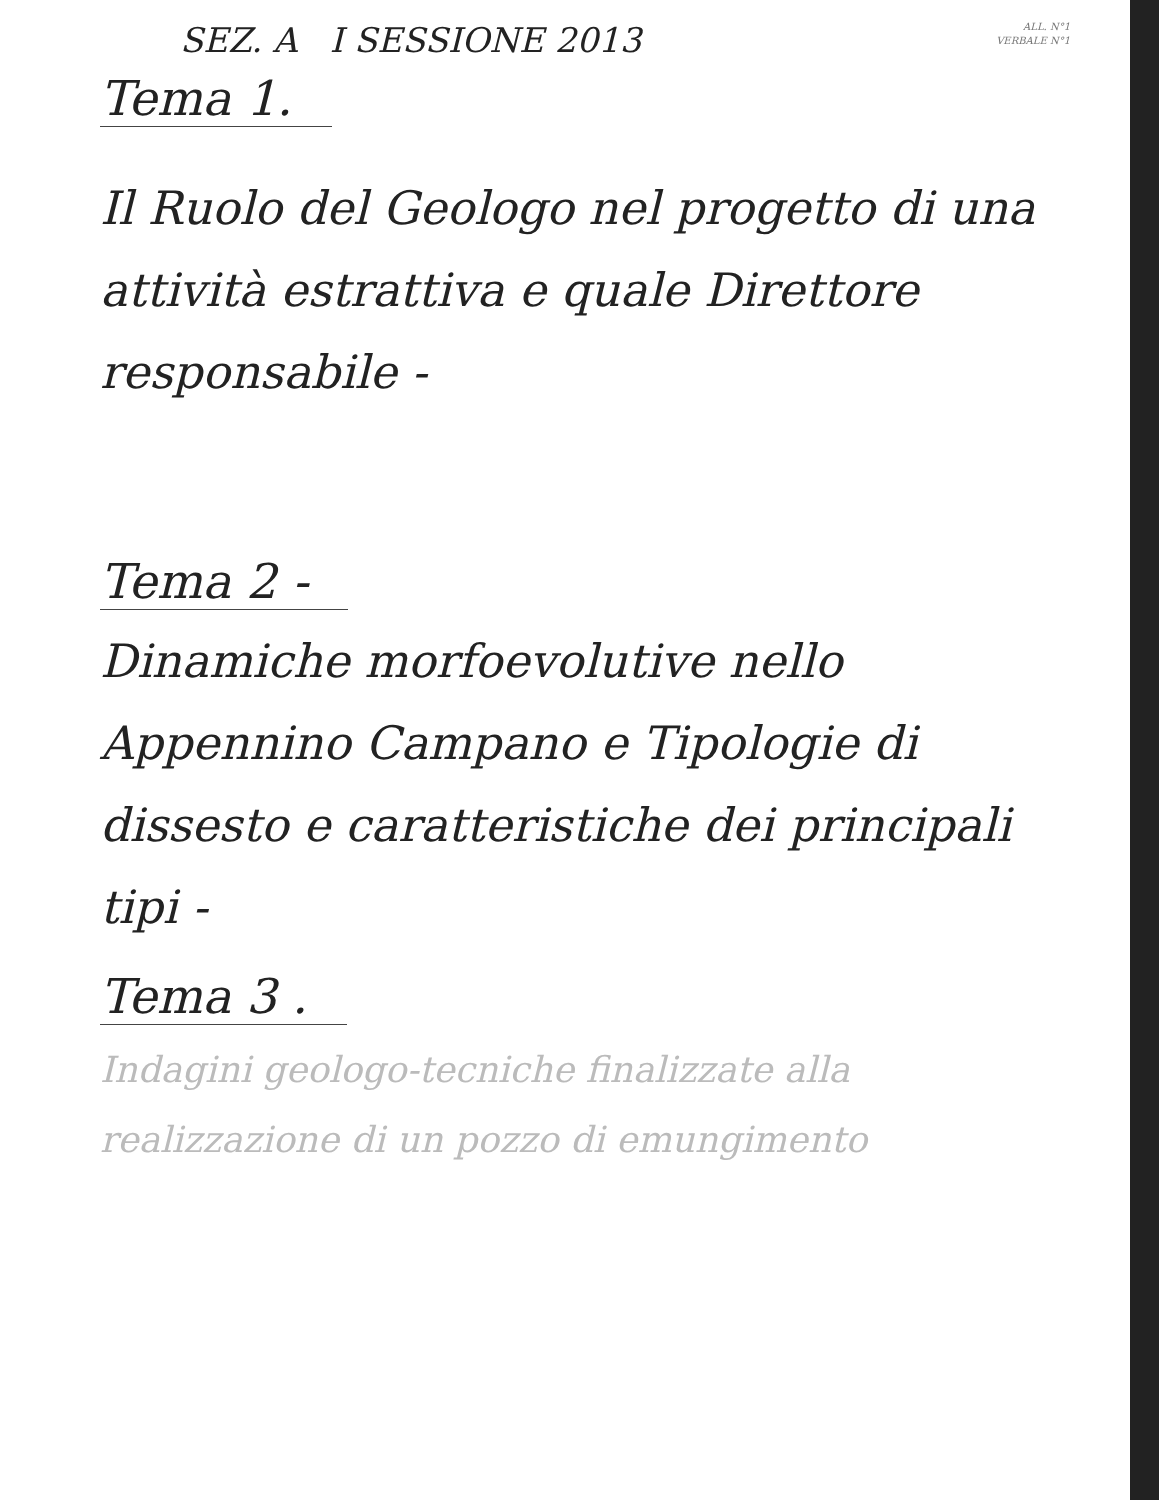SEZ. A I SESSIONE 2013
ALL. N°1
VERBALE N°1
Tema 1.
Il Ruolo del Geologo nel progetto di una attività estrattiva e quale Direttore responsabile -
Tema 2 -
Dinamiche morfoevolutive nello Appennino Campano e Tipologie di dissesto e caratteristiche dei principali tipi -
Tema 3 .
Indagini geologo-tecniche finalizzate alla realizzazione di un pozzo di emungimento